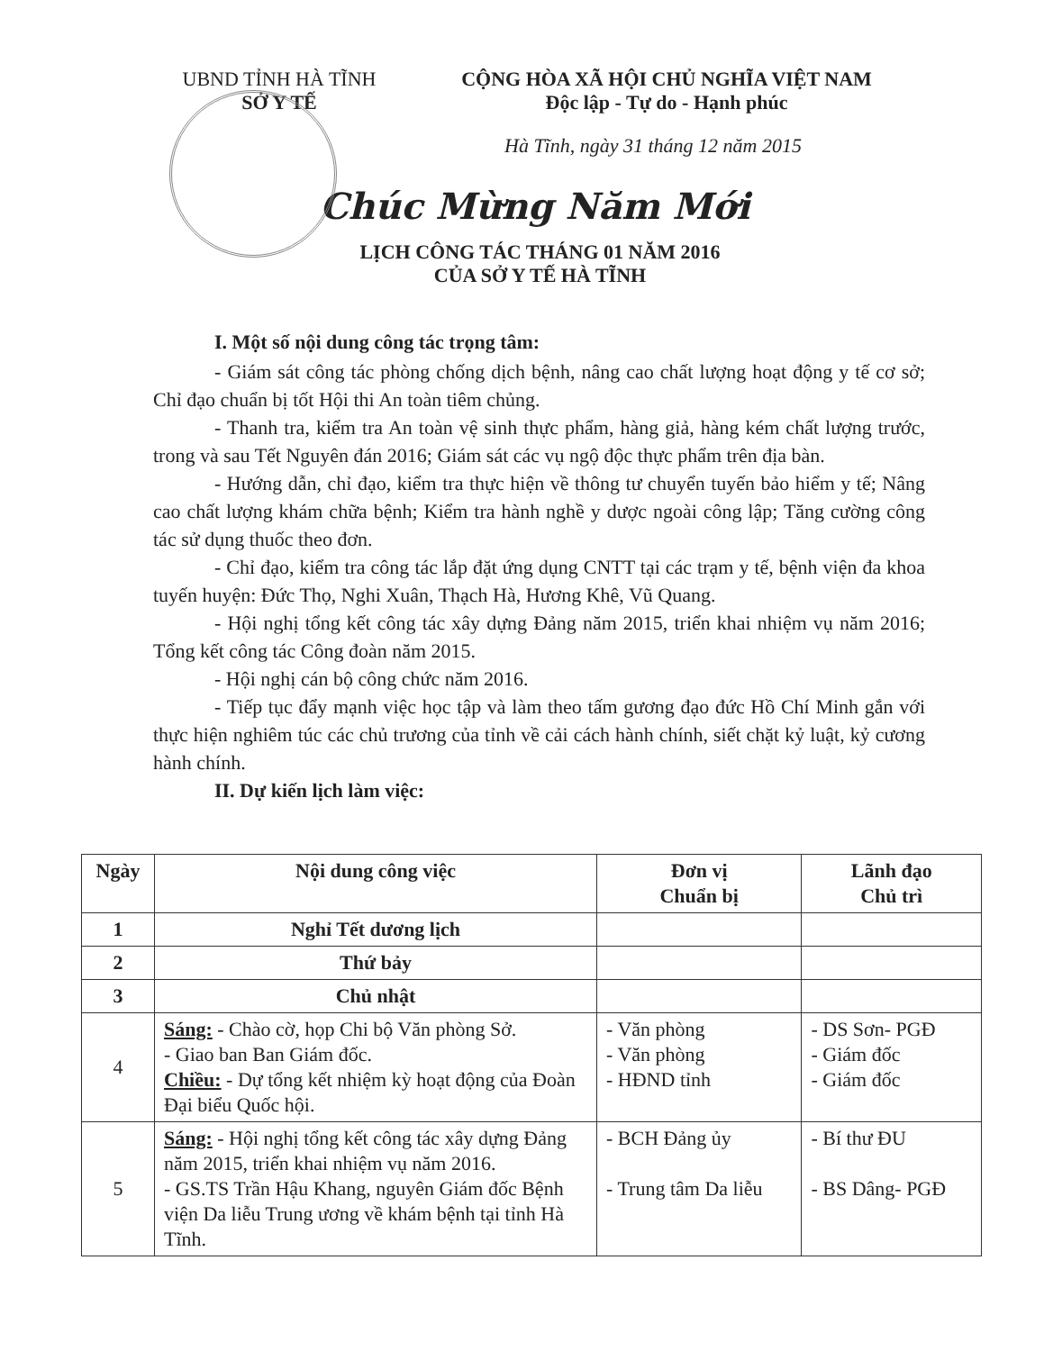UBND TỈNH HÀ TĨNH
SỞ Y TẾ
CỘNG HÒA XÃ HỘI CHỦ NGHĨA VIỆT NAM
Độc lập - Tự do - Hạnh phúc
Hà Tĩnh, ngày 31 tháng 12 năm 2015
Chúc Mừng Năm Mới
LỊCH CÔNG TÁC THÁNG 01 NĂM 2016
CỦA SỞ Y TẾ HÀ TĨNH
I. Một số nội dung công tác trọng tâm:
- Giám sát công tác phòng chống dịch bệnh, nâng cao chất lượng hoạt động y tế cơ sở; Chỉ đạo chuẩn bị tốt Hội thi An toàn tiêm chủng.
- Thanh tra, kiểm tra An toàn vệ sinh thực phẩm, hàng giả, hàng kém chất lượng trước, trong và sau Tết Nguyên đán 2016; Giám sát các vụ ngộ độc thực phẩm trên địa bàn.
- Hướng dẫn, chỉ đạo, kiểm tra thực hiện về thông tư chuyển tuyến bảo hiểm y tế; Nâng cao chất lượng khám chữa bệnh; Kiểm tra hành nghề y dược ngoài công lập; Tăng cường công tác sử dụng thuốc theo đơn.
- Chỉ đạo, kiểm tra công tác lắp đặt ứng dụng CNTT tại các trạm y tế, bệnh viện đa khoa tuyến huyện: Đức Thọ, Nghi Xuân, Thạch Hà, Hương Khê, Vũ Quang.
- Hội nghị tổng kết công tác xây dựng Đảng năm 2015, triển khai nhiệm vụ năm 2016; Tổng kết công tác Công đoàn năm 2015.
- Hội nghị cán bộ công chức năm 2016.
- Tiếp tục đẩy mạnh việc học tập và làm theo tấm gương đạo đức Hồ Chí Minh gắn với thực hiện nghiêm túc các chủ trương của tỉnh về cải cách hành chính, siết chặt kỷ luật, kỷ cương hành chính.
II. Dự kiến lịch làm việc:
| Ngày | Nội dung công việc | Đơn vị Chuẩn bị | Lãnh đạo Chủ trì |
| --- | --- | --- | --- |
| 1 | Nghỉ Tết dương lịch | | |
| 2 | Thứ bảy | | |
| 3 | Chủ nhật | | |
| 4 | Sáng: - Chào cờ, họp Chi bộ Văn phòng Sở. - Giao ban Ban Giám đốc. Chiều: - Dự tổng kết nhiệm kỳ hoạt động của Đoàn Đại biểu Quốc hội. | - Văn phòng - Văn phòng - HĐND tỉnh | - DS Sơn- PGĐ - Giám đốc - Giám đốc |
| 5 | Sáng: - Hội nghị tổng kết công tác xây dựng Đảng năm 2015, triển khai nhiệm vụ năm 2016. - GS.TS Trần Hậu Khang, nguyên Giám đốc Bệnh viện Da liễu Trung ương về khám bệnh tại tỉnh Hà Tĩnh. | - BCH Đảng ủy - Trung tâm Da liễu | - Bí thư ĐU - BS Dâng- PGĐ |